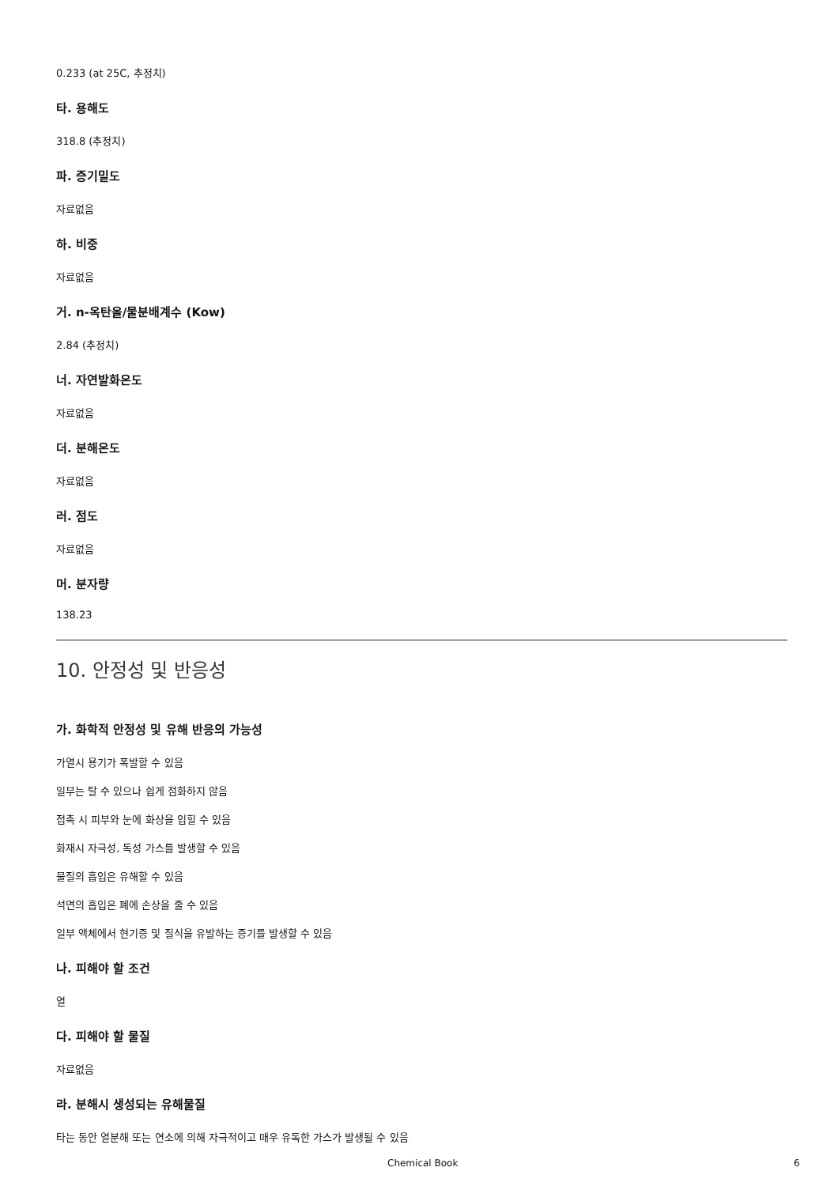0.233 (at 25C, 추정치)
타. 용해도
318.8 (추정치)
파. 증기밀도
자료없음
하. 비중
자료없음
거. n-옥탄올/물분배계수 (Kow)
2.84 (추정치)
너. 자연발화온도
자료없음
더. 분해온도
자료없음
러. 점도
자료없음
머. 분자량
138.23
10. 안정성 및 반응성
가. 화학적 안정성 및 유해 반응의 가능성
가열시 용기가 폭발할 수 있음
일부는 탈 수 있으나 쉽게 점화하지 않음
접촉 시 피부와 눈에 화상을 입힐 수 있음
화재시 자극성, 독성 가스를 발생할 수 있음
물질의 흡입은 유해할 수 있음
석면의 흡입은 폐에 손상을 줄 수 있음
일부 액체에서 현기증 및 질식을 유발하는 증기를 발생할 수 있음
나. 피해야 할 조건
열
다. 피해야 할 물질
자료없음
라. 분해시 생성되는 유해물질
타는 동안 열분해 또는 연소에 의해 자극적이고 매우 유독한 가스가 발생될 수 있음
Chemical Book 6